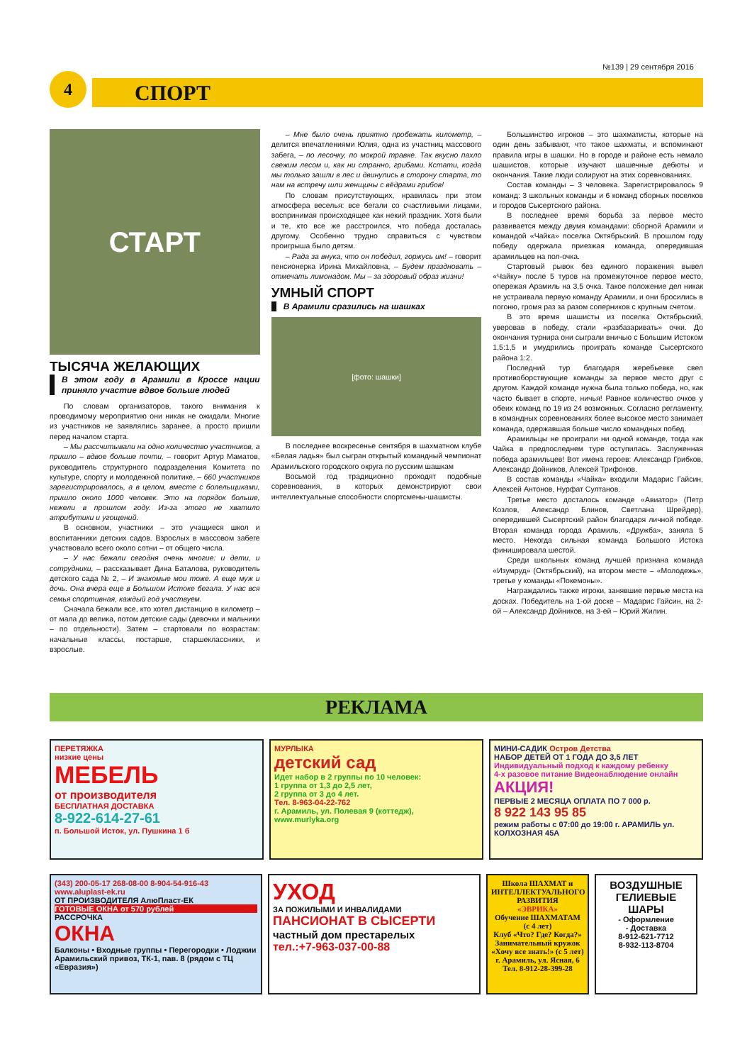№139 | 29 сентября 2016
4 СПОРТ
СТАРТ
ТЫСЯЧА ЖЕЛАЮЩИХ
В этом году в Арамили в Кроссе нации приняло участие вдвое больше людей
По словам организаторов, такого внимания к проводимому мероприятию они никак не ожидали. Многие из участников не заявлялись заранее, а просто пришли перед началом старта.
– Мы рассчитывали на одно количество участников, а пришло – вдвое больше почти, – говорит Артур Маматов, руководитель структурного подразделения Комитета по культуре, спорту и молодежной политике, – 660 участников зарегистрировалось, а в целом, вместе с болельщиками, пришло около 1000 человек. Это на порядок больше, нежели в прошлом году. Из-за этого не хватило атрибутики и угощений.
В основном, участники – это учащиеся школ и воспитанники детских садов. Взрослых в массовом забеге участвовало всего около сотни – от общего числа.
– У нас бежали сегодня очень многие: и дети, и сотрудники, – рассказывает Дина Баталова, руководитель детского сада № 2, – И знакомые мои тоже. А еще муж и дочь. Она вчера еще в Большом Истоке бегала. У нас вся семья спортивная, каждый год участвуем.
Сначала бежали все, кто хотел дистанцию в километр – от мала до велика, потом детские сады (девочки и мальчики – по отдельности). Затем – стартовали по возрастам: начальные классы, постарше, старшеклассники, и взрослые.
– Мне было очень приятно пробежать километр, – делится впечатлениями Юлия, одна из участниц массового забега, – по лесочку, по мокрой травке. Так вкусно пахло свежим лесом и, как ни странно, грибами. Кстати, когда мы только зашли в лес и двинулись в сторону старта, то нам на встречу шли женщины с вёдрами грибов!
По словам присутствующих, нравилась при этом атмосфера веселья: все бегали со счастливыми лицами, воспринимая происходящее как некий праздник. Хотя были и те, кто все же расстроился, что победа досталась другому. Особенно трудно справиться с чувством проигрыша было детям.
– Рада за внука, что он победил, горжусь им! – говорит пенсионерка Ирина Михайловна, – Будем праздновать – отмечать лимонадом. Мы – за здоровый образ жизни!
УМНЫЙ СПОРТ
В Арамили сразились на шашках
[фото: шашки]
В последнее воскресенье сентября в шахматном клубе «Белая ладья» был сыгран открытый командный чемпионат Арамильского городского округа по русским шашкам
Восьмой год традиционно проходят подобные соревнования, в которых демонстрируют свои интеллектуальные способности спортсмены-шашисты.
Большинство игроков – это шахматисты, которые на один день забывают, что такое шахматы, и вспоминают правила игры в шашки. Но в городе и районе есть немало шашистов, которые изучают шашечные дебюты и окончания. Такие люди солируют на этих соревнованиях.
Состав команды – 3 человека. Зарегистрировалось 9 команд: 3 школьных команды и 6 команд сборных поселков и городов Сысертского района.
В последнее время борьба за первое место развивается между двумя командами: сборной Арамили и командой «Чайка» поселка Октябрьский. В прошлом году победу одержала приезжая команда, опередившая арамильцев на пол-очка.
Стартовый рывок без единого поражения вывел «Чайку» после 5 туров на промежуточное первое место, опережая Арамиль на 3,5 очка. Такое положение дел никак не устраивала первую команду Арамили, и они бросились в погоню, громя раз за разом соперников с крупным счетом.
В это время шашисты из поселка Октябрьский, уверовав в победу, стали «разбазаривать» очки. До окончания турнира они сыграли вничью с Большим Истоком 1,5:1,5 и умудрились проиграть команде Сысертского района 1:2.
Последний тур благодаря жеребьевке свел противоборствующие команды за первое место друг с другом. Каждой команде нужна была только победа, но, как часто бывает в спорте, ничья! Равное количество очков у обеих команд по 19 из 24 возможных. Согласно регламенту, в командных соревнованиях более высокое место занимает команда, одержавшая больше число командных побед.
Арамильцы не проиграли ни одной команде, тогда как Чайка в предпоследнем туре оступилась. Заслуженная победа арамильцев! Вот имена героев: Александр Грибков, Александр Дойников, Алексей Трифонов.
В состав команды «Чайка» входили Мадарис Гайсин, Алексей Антонов, Нурфат Султанов.
Третье место досталось команде «Авиатор» (Петр Козлов, Александр Блинов, Светлана Шрейдер), опередившей Сысертский район благодаря личной победе. Вторая команда города Арамиль, «Дружба», заняла 5 место. Некогда сильная команда Большого Истока финишировала шестой.
Среди школьных команд лучшей признана команда «Изумруд» (Октябрьский), на втором месте – «Молодежь», третье у команды «Покемоны».
Награждались также игроки, занявшие первые места на досках. Победитель на 1-ой доске – Мадарис Гайсин, на 2-ой – Александр Дойников, на 3-ей – Юрий Жилин.
РЕКЛАМА
ПЕРЕТЯЖКА
низкие цены
МЕБЕЛЬ
от производителя
БЕСПЛАТНАЯ ДОСТАВКА
8-922-614-27-61
п. Большой Исток, ул. Пушкина 1 б
МУРЛЫКА
детский сад
Идет набор в 2 группы по 10 человек:
1 группа от 1,3 до 2,5 лет,
2 группа от 3 до 4 лет.
Тел. 8-963-04-22-762
г. Арамиль, ул. Полевая 9 (коттедж), www.murlyka.org
МИНИ-САДИК Остров Детства
НАБОР ДЕТЕЙ ОТ 1 ГОДА ДО 3,5 ЛЕТ
Индивидуальный подход к каждому ребенку
4-х разовое питание Видеонаблюдение онлайн
АКЦИЯ!
ПЕРВЫЕ 2 МЕСЯЦА ОПЛАТА ПО 7 000 р.
8 922 143 95 85
режим работы с 07:00 до 19:00 г. АРАМИЛЬ ул. КОЛХОЗНАЯ 45А
(343) 200-05-17 268-08-00 8-904-54-916-43 www.aluplast-ek.ru
ОТ ПРОИЗВОДИТЕЛЯ АлюПласт-ЕК
ГОТОВЫЕ ОКНА от 570 рублей
РАССРОЧКА
ОКНА
Балконы • Входные группы • Перегородки • Лоджии
Арамильский привоз, ТК-1, пав. 8 (рядом с ТЦ «Евразия»)
УХОД
ЗА ПОЖИЛЫМИ И ИНВАЛИДАМИ
ПАНСИОНАТ В СЫСЕРТИ
частный дом престарелых
тел.:+7-963-037-00-88
Школа ШАХМАТ и ИНТЕЛЛЕКТУАЛЬНОГО РАЗВИТИЯ
«ЭВРИКА»
Обучение ШАХМАТАМ (с 4 лет)
Клуб «Что? Где? Когда?»
Занимательный кружок «Хочу все знать!» (с 5 лет)
г. Арамиль, ул. Ясная, 6 Тел. 8-912-28-399-28
ВОЗДУШНЫЕ ГЕЛИЕВЫЕ ШАРЫ
- Оформление
- Доставка
8-912-621-7712
8-932-113-8704